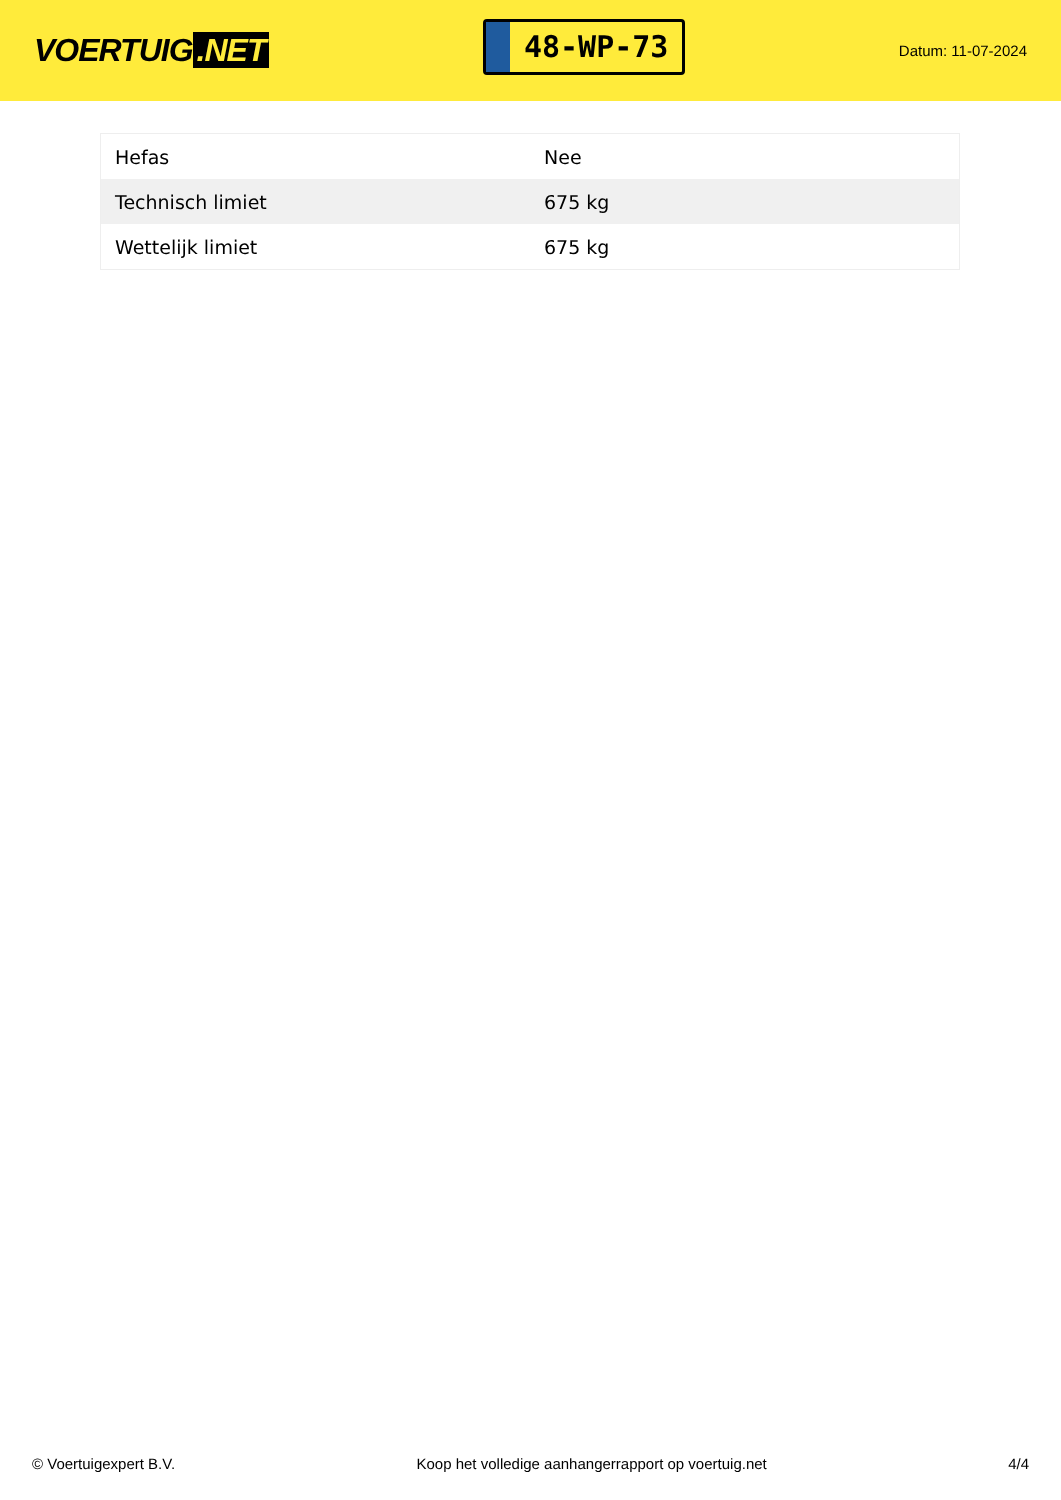VOERTUIG.NET
48-WP-73
Datum: 11-07-2024
| Hefas | Nee |
| Technisch limiet | 675 kg |
| Wettelijk limiet | 675 kg |
© Voertuigexpert B.V. Koop het volledige aanhangerrapport op voertuig.net 4/4